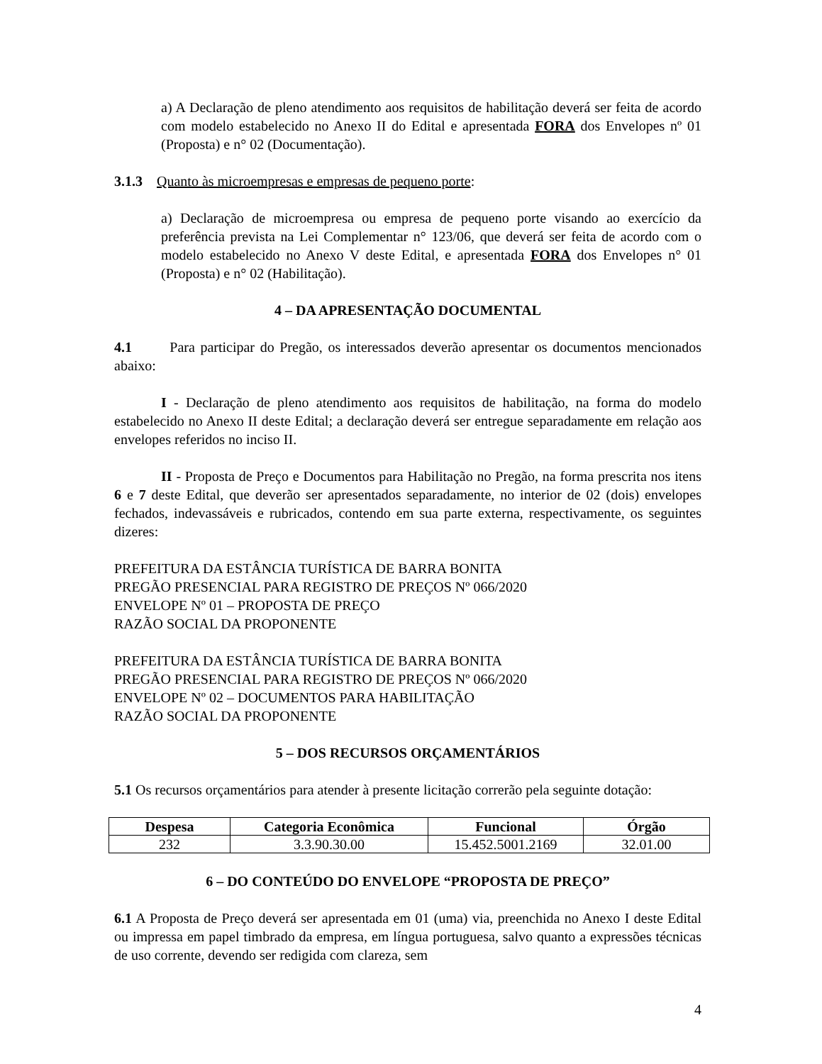a) A Declaração de pleno atendimento aos requisitos de habilitação deverá ser feita de acordo com modelo estabelecido no Anexo II do Edital e apresentada FORA dos Envelopes nº 01 (Proposta) e n° 02 (Documentação).
3.1.3 Quanto às microempresas e empresas de pequeno porte:
a) Declaração de microempresa ou empresa de pequeno porte visando ao exercício da preferência prevista na Lei Complementar n° 123/06, que deverá ser feita de acordo com o modelo estabelecido no Anexo V deste Edital, e apresentada FORA dos Envelopes n° 01 (Proposta) e n° 02 (Habilitação).
4 – DA APRESENTAÇÃO DOCUMENTAL
4.1 Para participar do Pregão, os interessados deverão apresentar os documentos mencionados abaixo:
I - Declaração de pleno atendimento aos requisitos de habilitação, na forma do modelo estabelecido no Anexo II deste Edital; a declaração deverá ser entregue separadamente em relação aos envelopes referidos no inciso II.
II - Proposta de Preço e Documentos para Habilitação no Pregão, na forma prescrita nos itens 6 e 7 deste Edital, que deverão ser apresentados separadamente, no interior de 02 (dois) envelopes fechados, indevassáveis e rubricados, contendo em sua parte externa, respectivamente, os seguintes dizeres:
PREFEITURA DA ESTÂNCIA TURÍSTICA DE BARRA BONITA
PREGÃO PRESENCIAL PARA REGISTRO DE PREÇOS Nº 066/2020
ENVELOPE Nº 01 – PROPOSTA DE PREÇO
RAZÃO SOCIAL DA PROPONENTE
PREFEITURA DA ESTÂNCIA TURÍSTICA DE BARRA BONITA
PREGÃO PRESENCIAL PARA REGISTRO DE PREÇOS Nº 066/2020
ENVELOPE Nº 02 – DOCUMENTOS PARA HABILITAÇÃO
RAZÃO SOCIAL DA PROPONENTE
5 – DOS RECURSOS ORÇAMENTÁRIOS
5.1 Os recursos orçamentários para atender à presente licitação correrão pela seguinte dotação:
| Despesa | Categoria Econômica | Funcional | Órgão |
| --- | --- | --- | --- |
| 232 | 3.3.90.30.00 | 15.452.5001.2169 | 32.01.00 |
6 – DO CONTEÚDO DO ENVELOPE “PROPOSTA DE PREÇO”
6.1 A Proposta de Preço deverá ser apresentada em 01 (uma) via, preenchida no Anexo I deste Edital ou impressa em papel timbrado da empresa, em língua portuguesa, salvo quanto a expressões técnicas de uso corrente, devendo ser redigida com clareza, sem
4